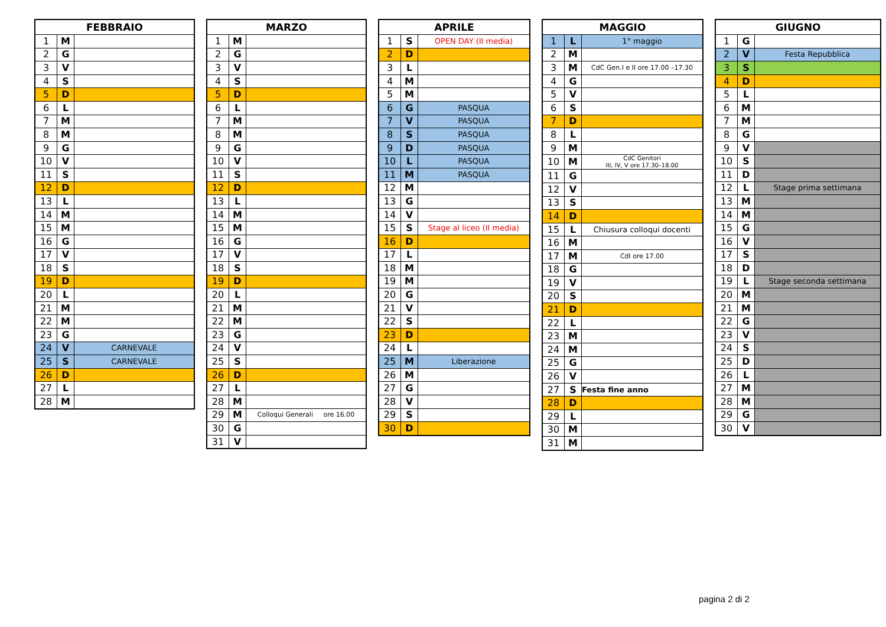| FEBBRAIO | | |
| --- | --- | --- |
| 1 | M | |
| 2 | G | |
| 3 | V | |
| 4 | S | |
| 5 | D | |
| 6 | L | |
| 7 | M | |
| 8 | M | |
| 9 | G | |
| 10 | V | |
| 11 | S | |
| 12 | D | |
| 13 | L | |
| 14 | M | |
| 15 | M | |
| 16 | G | |
| 17 | V | |
| 18 | S | |
| 19 | D | |
| 20 | L | |
| 21 | M | |
| 22 | M | |
| 23 | G | |
| 24 | V | CARNEVALE |
| 25 | S | CARNEVALE |
| 26 | D | |
| 27 | L | |
| 28 | M | |
| MARZO | | |
| --- | --- | --- |
| 1 | M | |
| 2 | G | |
| 3 | V | |
| 4 | S | |
| 5 | D | |
| 6 | L | |
| 7 | M | |
| 8 | M | |
| 9 | G | |
| 10 | V | |
| 11 | S | |
| 12 | D | |
| 13 | L | |
| 14 | M | |
| 15 | M | |
| 16 | G | |
| 17 | V | |
| 18 | S | |
| 19 | D | |
| 20 | L | |
| 21 | M | |
| 22 | M | |
| 23 | G | |
| 24 | V | |
| 25 | S | |
| 26 | D | |
| 27 | L | |
| 28 | M | |
| 29 | M | Colloqui Generali ore 16.00 |
| 30 | G | |
| 31 | V | |
| APRILE | | |
| --- | --- | --- |
| 1 | S | OPEN DAY (II media) |
| 2 | D | |
| 3 | L | |
| 4 | M | |
| 5 | M | |
| 6 | G | PASQUA |
| 7 | V | PASQUA |
| 8 | S | PASQUA |
| 9 | D | PASQUA |
| 10 | L | PASQUA |
| 11 | M | PASQUA |
| 12 | M | |
| 13 | G | |
| 14 | V | |
| 15 | S | Stage al liceo (II media) |
| 16 | D | |
| 17 | L | |
| 18 | M | |
| 19 | M | |
| 20 | G | |
| 21 | V | |
| 22 | S | |
| 23 | D | |
| 24 | L | |
| 25 | M | Liberazione |
| 26 | M | |
| 27 | G | |
| 28 | V | |
| 29 | S | |
| 30 | D | |
| MAGGIO | | |
| --- | --- | --- |
| 1 | L | 1° maggio |
| 2 | M | |
| 3 | M | CdC Gen.I e II ore 17.00 –17.30 |
| 4 | G | |
| 5 | V | |
| 6 | S | |
| 7 | D | |
| 8 | L | |
| 9 | M | |
| 10 | M | CdC Genitori III, IV, V ore 17.30–18.00 |
| 11 | G | |
| 12 | V | |
| 13 | S | |
| 14 | D | |
| 15 | L | Chiusura colloqui docenti |
| 16 | M | |
| 17 | M | CdI ore 17.00 |
| 18 | G | |
| 19 | V | |
| 20 | S | |
| 21 | D | |
| 22 | L | |
| 23 | M | |
| 24 | M | |
| 25 | G | |
| 26 | V | |
| 27 | S | Festa fine anno |
| 28 | D | |
| 29 | L | |
| 30 | M | |
| 31 | M | |
| GIUGNO | | |
| --- | --- | --- |
| 1 | G | |
| 2 | V | Festa Repubblica |
| 3 | S | |
| 4 | D | |
| 5 | L | |
| 6 | M | |
| 7 | M | |
| 8 | G | |
| 9 | V | |
| 10 | S | |
| 11 | D | |
| 12 | L | Stage prima settimana |
| 13 | M | |
| 14 | M | |
| 15 | G | |
| 16 | V | |
| 17 | S | |
| 18 | D | |
| 19 | L | Stage seconda settimana |
| 20 | M | |
| 21 | M | |
| 22 | G | |
| 23 | V | |
| 24 | S | |
| 25 | D | |
| 26 | L | |
| 27 | M | |
| 28 | M | |
| 29 | G | |
| 30 | V | |
pagina 2 di 2